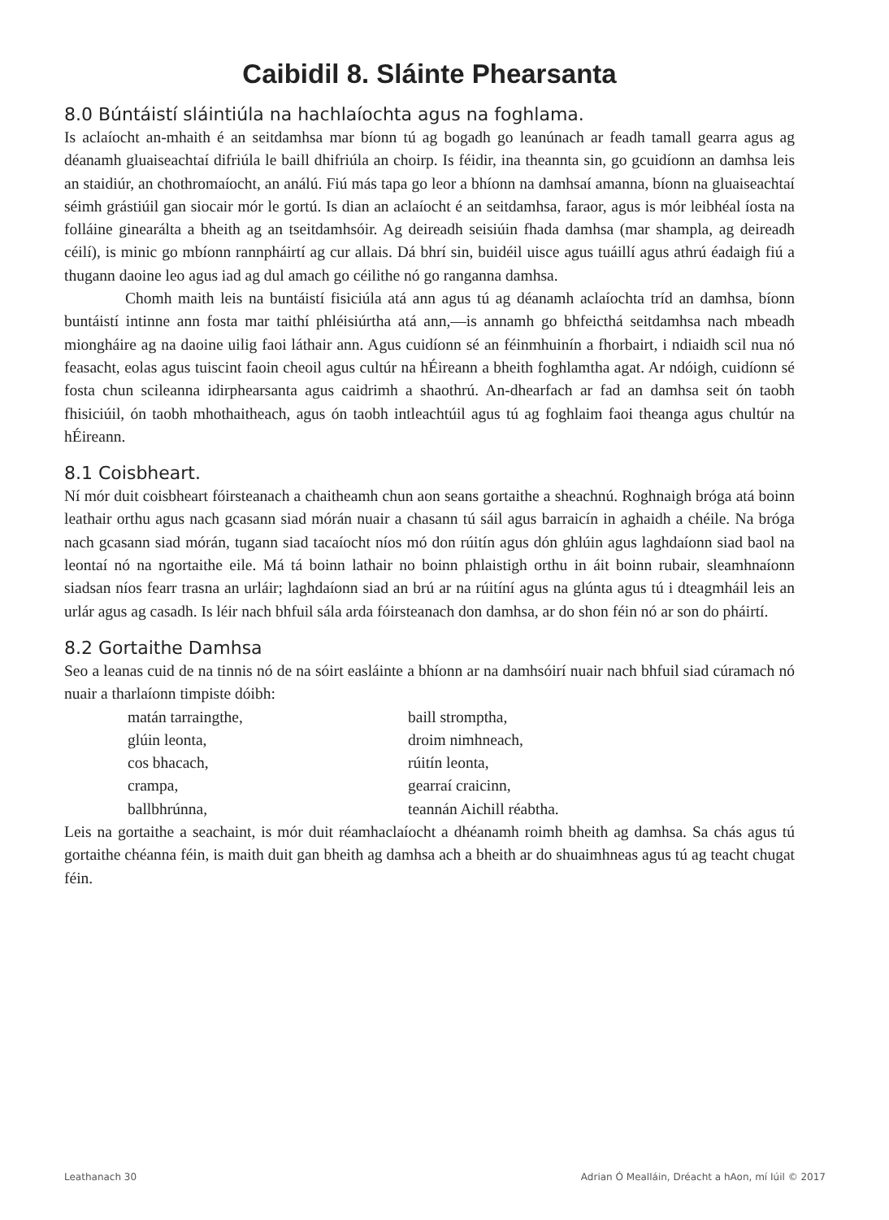Caibidil 8. Sláinte Phearsanta
8.0 Búntáistí sláintiúla na hachlaíochta agus na foghlama.
Is aclaíocht an-mhaith é an seitdamhsa mar bíonn tú ag bogadh go leanúnach ar feadh tamall gearra agus ag déanamh gluaiseachtaí difriúla le baill dhifriúla an choirp. Is féidir, ina theannta sin, go gcuidíonn an damhsa leis an staidiúr, an chothromaíocht, an análú. Fiú más tapa go leor a bhíonn na damhsaí amanna, bíonn na gluaiseachtaí séimh grástiúil gan siocair mór le gortú. Is dian an aclaíocht é an seitdamhsa, faraor, agus is mór leibhéal íosta na folláine ginearálta a bheith ag an tseitdamhsóir. Ag deireadh seisiúin fhada damhsa (mar shampla, ag deireadh céilí), is minic go mbíonn rannpháirtí ag cur allais. Dá bhrí sin, buidéil uisce agus tuáillí agus athrú éadaigh fiú a thugann daoine leo agus iad ag dul amach go céilithe nó go ranganna damhsa.
Chomh maith leis na buntáistí fisiciúla atá ann agus tú ag déanamh aclaíochta tríd an damhsa, bíonn buntáistí intinne ann fosta mar taithí phléisiúrtha atá ann,—is annamh go bhfeicthá seitdamhsa nach mbeadh miongháire ag na daoine uilig faoi láthair ann. Agus cuidíonn sé an féinmhuinín a fhorbairt, i ndiaidh scil nua nó feasacht, eolas agus tuiscint faoin cheoil agus cultúr na hÉireann a bheith foghlamtha agat. Ar ndóigh, cuidíonn sé fosta chun scileanna idirphearsanta agus caidrimh a shaothrú. An-dhearfach ar fad an damhsa seit ón taobh fhisiciúil, ón taobh mhothaitheach, agus ón taobh intleachtúil agus tú ag foghlaim faoi theanga agus chultúr na hÉireann.
8.1 Coisbheart.
Ní mór duit coisbheart fóirsteanach a chaitheamh chun aon seans gortaithe a sheachnú. Roghnaigh bróga atá boinn leathair orthu agus nach gcasann siad mórán nuair a chasann tú sáil agus barraicín in aghaidh a chéile. Na bróga nach gcasann siad mórán, tugann siad tacaíocht níos mó don rúitín agus dón ghlúin agus laghdaíonn siad baol na leontaí nó na ngortaithe eile. Má tá boinn lathair no boinn phlaistigh orthu in áit boinn rubair, sleamhnaíonn siadsan níos fearr trasna an urláir; laghdaíonn siad an brú ar na rúitíní agus na glúnta agus tú i dteagmháil leis an urlár agus ag casadh. Is léir nach bhfuil sála arda fóirsteanach don damhsa, ar do shon féin nó ar son do pháirtí.
8.2 Gortaithe Damhsa
Seo a leanas cuid de na tinnis nó de na sóirt easláinte a bhíonn ar na damhsóirí nuair nach bhfuil siad cúramach nó nuair a tharlaíonn timpiste dóibh:
| matán tarraingthe, | baill stromptha, |
| glúin leonta, | droim nimhneach, |
| cos bhacach, | rúitín leonta, |
| crampa, | gearraí craicinn, |
| ballbhrúnna, | teannán Aichill réabtha. |
Leis na gortaithe a seachaint, is mór duit réamhaclaíocht a dhéanamh roimh bheith ag damhsa. Sa chás agus tú gortaithe chéanna féin, is maith duit gan bheith ag damhsa ach a bheith ar do shuaimhneas agus tú ag teacht chugat féin.
Leathanach 30 Adrian Ó Mealláin, Dréacht a hAon, mí Iúil © 2017